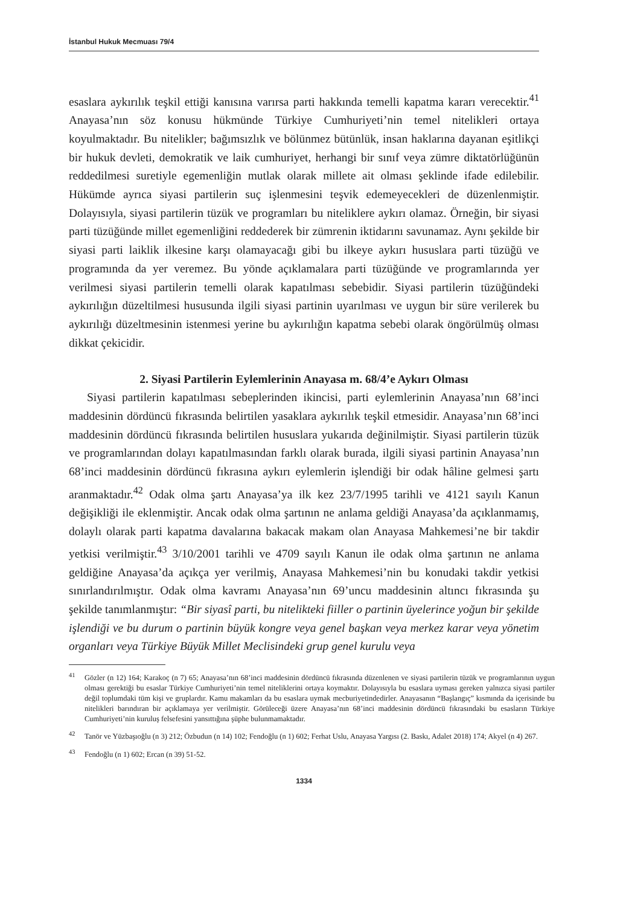İstanbul Hukuk Mecmuası 79/4
esaslara aykırılık teşkil ettiği kanısına varırsa parti hakkında temelli kapatma kararı verecektir.<sup>41</sup> Anayasa’nın söz konusu hükmünde Türkiye Cumhuriyeti’nin temel nitelikleri ortaya koyulmaktadır. Bu nitelikler; bağımsızlık ve bölünmez bütünlük, insan haklarına dayanan eşitlikçi bir hukuk devleti, demokratik ve laik cumhuriyet, herhangi bir sınıf veya zümre diktatörlüğünün reddedilmesi suretiyle egemenliğin mutlak olarak millete ait olması şeklinde ifade edilebilir. Hükümde ayrıca siyasi partilerin suç işlenmesini teşvik edemeyecekleri de düzenlenmiştir. Dolayısıyla, siyasi partilerin tüzük ve programları bu niteliklere aykırı olamaz. Örneğin, bir siyasi parti tüzüğünde millet egemenliğini reddederek bir zümrenin iktidarını savunamaz. Aynı şekilde bir siyasi parti laiklik ilkesine karşı olamayacağı gibi bu ilkeye aykırı hususlara parti tüzüğü ve programında da yer veremez. Bu yönde açıklamalara parti tüzüğünde ve programlarında yer verilmesi siyasi partilerin temelli olarak kapatılması sebebidir. Siyasi partilerin tüzüğündeki aykırılığın düzeltilmesi hususunda ilgili siyasi partinin uyarılması ve uygun bir süre verilerek bu aykırılığı düzeltmesinin istenmesi yerine bu aykırılığın kapatma sebebi olarak öngörülmüş olması dikkat çekicidir.
2. Siyasi Partilerin Eylemlerinin Anayasa m. 68/4’e Aykırı Olması
Siyasi partilerin kapatılması sebeplerinden ikincisi, parti eylemlerinin Anayasa’nın 68’inci maddesinin dördüncü fıkrasında belirtilen yasaklara aykırılık teşkil etmesidir. Anayasa’nın 68’inci maddesinin dördüncü fıkrasında belirtilen hususlara yukarıda değinilmiştir. Siyasi partilerin tüzük ve programlarından dolayı kapatılmasından farklı olarak burada, ilgili siyasi partinin Anayasa’nın 68’inci maddesinin dördüncü fıkrasına aykırı eylemlerin işlendiği bir odak hâline gelmesi şartı aranmaktadır.<sup>42</sup> Odak olma şartı Anayasa’ya ilk kez 23/7/1995 tarihli ve 4121 sayılı Kanun değişikliği ile eklenmiştir. Ancak odak olma şartının ne anlama geldiği Anayasa’da açıklanmamış, dolaylı olarak parti kapatma davalarına bakacak makam olan Anayasa Mahkemesi’ne bir takdir yetkisi verilmiştir.<sup>43</sup> 3/10/2001 tarihli ve 4709 sayılı Kanun ile odak olma şartının ne anlama geldiğine Anayasa’da açıkça yer verilmiş, Anayasa Mahkemesi’nin bu konudaki takdir yetkisi sınırlandırılmıştır. Odak olma kavramı Anayasa’nın 69’uncu maddesinin altıncı fıkrasında şu şekilde tanımlanmıştır: “Bir siyasî parti, bu nitelikteki fiiller o partinin üyelerince yoğun bir şekilde işlendiği ve bu durum o partinin büyük kongre veya genel başkan veya merkez karar veya yönetim organları veya Türkiye Büyük Millet Meclisindeki grup genel kurulu veya
<sup>41</sup> Gözler (n 12) 164; Karakoç (n 7) 65; Anayasa’nın 68’inci maddesinin dördüncü fıkrasında düzenlenen ve siyasi partilerin tüzük ve programlarının uygun olması gerektiği bu esaslar Türkiye Cumhuriyeti’nin temel niteliklerini ortaya koymaktır. Dolayısıyla bu esaslara uyması gereken yalnızca siyasi partiler değil toplumdaki tüm kişi ve gruplardır. Kamu makamları da bu esaslara uymak mecburiyetindedirler. Anayasanın “Başlangıç” kısmında da içerisinde bu nitelikleri barındıran bir açıklamaya yer verilmiştir. Görüleceği üzere Anayasa’nın 68’inci maddesinin dördüncü fıkrasındaki bu esasların Türkiye Cumhuriyeti’nin kuruluş felsefesini yansıttığına şüphe bulunmamaktadır.
<sup>42</sup> Tanör ve Yüzbaşıoğlu (n 3) 212; Özbudun (n 14) 102; Fendoğlu (n 1) 602; Ferhat Uslu, Anayasa Yargısı (2. Baskı, Adalet 2018) 174; Akyel (n 4) 267.
<sup>43</sup> Fendoğlu (n 1) 602; Ercan (n 39) 51-52.
1334